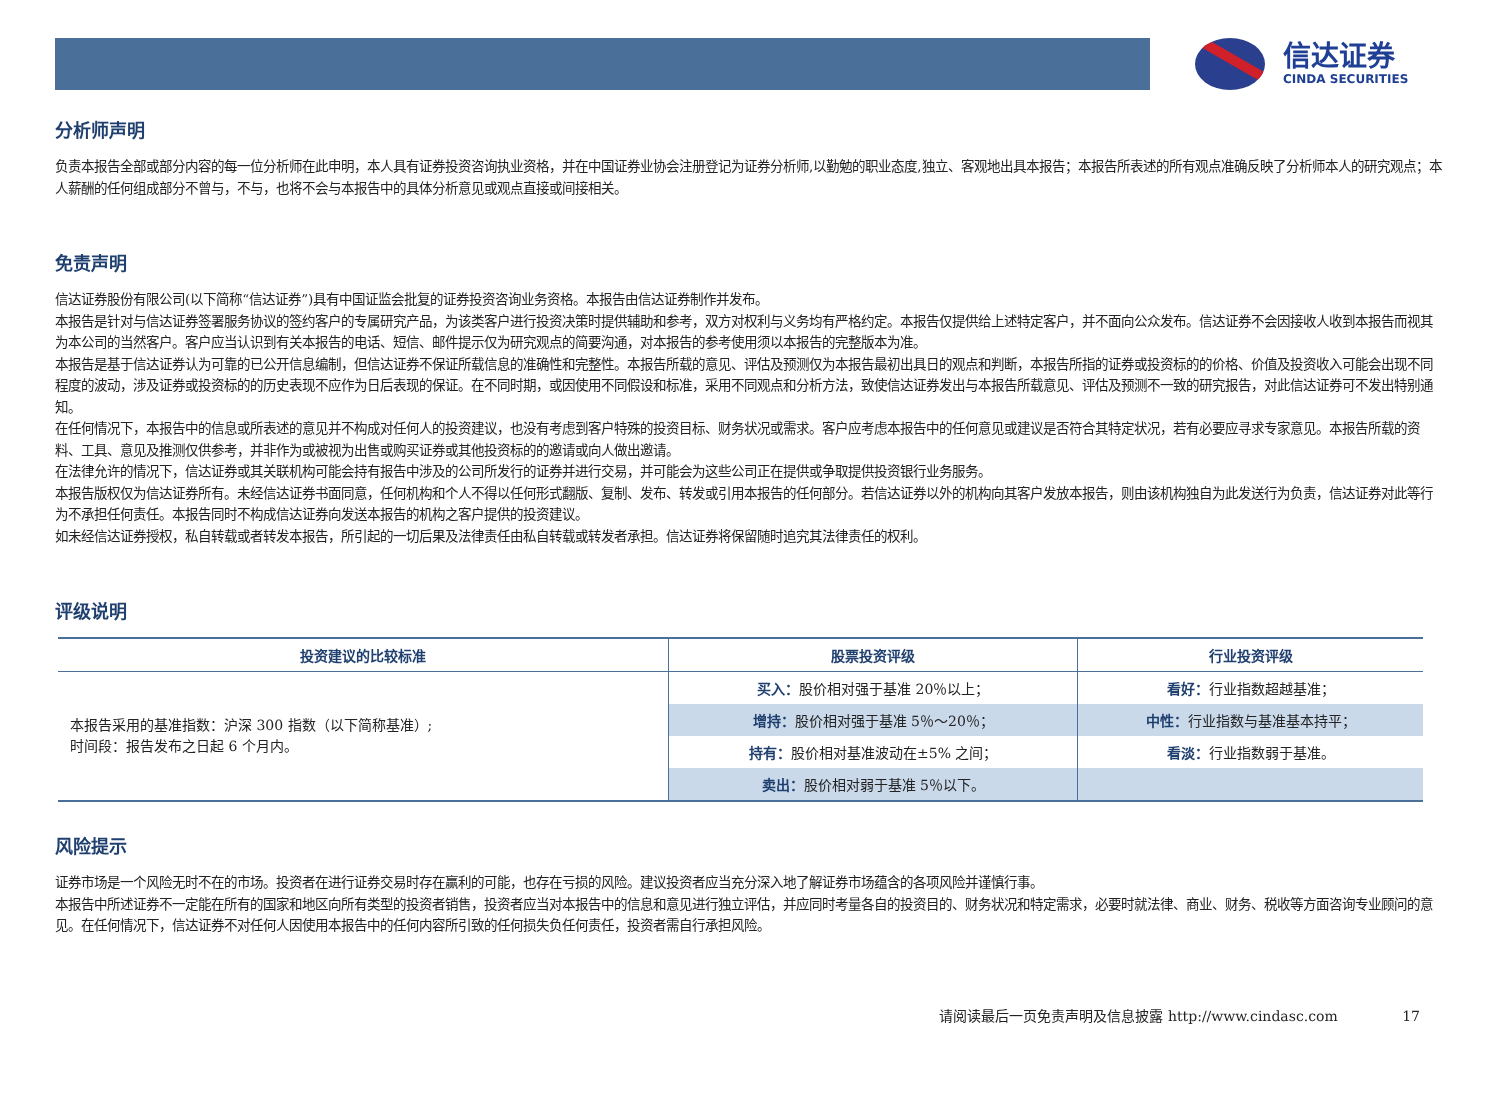信达证券
CINDA SECURITIES
分析师声明
负责本报告全部或部分内容的每一位分析师在此申明，本人具有证券投资咨询执业资格，并在中国证券业协会注册登记为证券分析师,以勤勉的职业态度,独立、客观地出具本报告；本报告所表述的所有观点准确反映了分析师本人的研究观点；本人薪酬的任何组成部分不曾与，不与，也将不会与本报告中的具体分析意见或观点直接或间接相关。
免责声明
信达证券股份有限公司(以下简称“信达证券”)具有中国证监会批复的证券投资咨询业务资格。本报告由信达证券制作并发布。
本报告是针对与信达证券签署服务协议的签约客户的专属研究产品，为该类客户进行投资决策时提供辅助和参考，双方对权利与义务均有严格约定。本报告仅提供给上述特定客户，并不面向公众发布。信达证券不会因接收人收到本报告而视其为本公司的当然客户。客户应当认识到有关本报告的电话、短信、邮件提示仅为研究观点的简要沟通，对本报告的参考使用须以本报告的完整版本为准。
本报告是基于信达证券认为可靠的已公开信息编制，但信达证券不保证所载信息的准确性和完整性。本报告所载的意见、评估及预测仅为本报告最初出具日的观点和判断，本报告所指的证券或投资标的的价格、价值及投资收入可能会出现不同程度的波动，涉及证券或投资标的的历史表现不应作为日后表现的保证。在不同时期，或因使用不同假设和标准，采用不同观点和分析方法，致使信达证券发出与本报告所载意见、评估及预测不一致的研究报告，对此信达证券可不发出特别通知。
在任何情况下，本报告中的信息或所表述的意见并不构成对任何人的投资建议，也没有考虑到客户特殊的投资目标、财务状况或需求。客户应考虑本报告中的任何意见或建议是否符合其特定状况，若有必要应寻求专家意见。本报告所载的资料、工具、意见及推测仅供参考，并非作为或被视为出售或购买证券或其他投资标的的邀请或向人做出邀请。
在法律允许的情况下，信达证券或其关联机构可能会持有报告中涉及的公司所发行的证券并进行交易，并可能会为这些公司正在提供或争取提供投资银行业务服务。
本报告版权仅为信达证券所有。未经信达证券书面同意，任何机构和个人不得以任何形式翻版、复制、发布、转发或引用本报告的任何部分。若信达证券以外的机构向其客户发放本报告，则由该机构独自为此发送行为负责，信达证券对此等行为不承担任何责任。本报告同时不构成信达证券向发送本报告的机构之客户提供的投资建议。
如未经信达证券授权，私自转载或者转发本报告，所引起的一切后果及法律责任由私自转载或转发者承担。信达证券将保留随时追究其法律责任的权利。
评级说明
| 投资建议的比较标准 | 股票投资评级 | 行业投资评级 |
| --- | --- | --- |
| 本报告采用的基准指数：沪深 300 指数（以下简称基准）; 时间段：报告发布之日起 6 个月内。 | 买入： 股价相对强于基准 20％以上； | 看好： 行业指数超越基准； |
| | 增持： 股价相对强于基准 5％～20％； | 中性： 行业指数与基准基本持平； |
| | 持有： 股价相对基准波动在±5% 之间； | 看淡： 行业指数弱于基准。 |
| | 卖出： 股价相对弱于基准 5％以下。 | |
风险提示
证券市场是一个风险无时不在的市场。投资者在进行证券交易时存在赢利的可能，也存在亏损的风险。建议投资者应当充分深入地了解证券市场蕴含的各项风险并谨慎行事。
本报告中所述证券不一定能在所有的国家和地区向所有类型的投资者销售，投资者应当对本报告中的信息和意见进行独立评估，并应同时考量各自的投资目的、财务状况和特定需求，必要时就法律、商业、财务、税收等方面咨询专业顾问的意见。在任何情况下，信达证券不对任何人因使用本报告中的任何内容所引致的任何损失负任何责任，投资者需自行承担风险。
请阅读最后一页免责声明及信息披露 http://www.cindasc.com 17